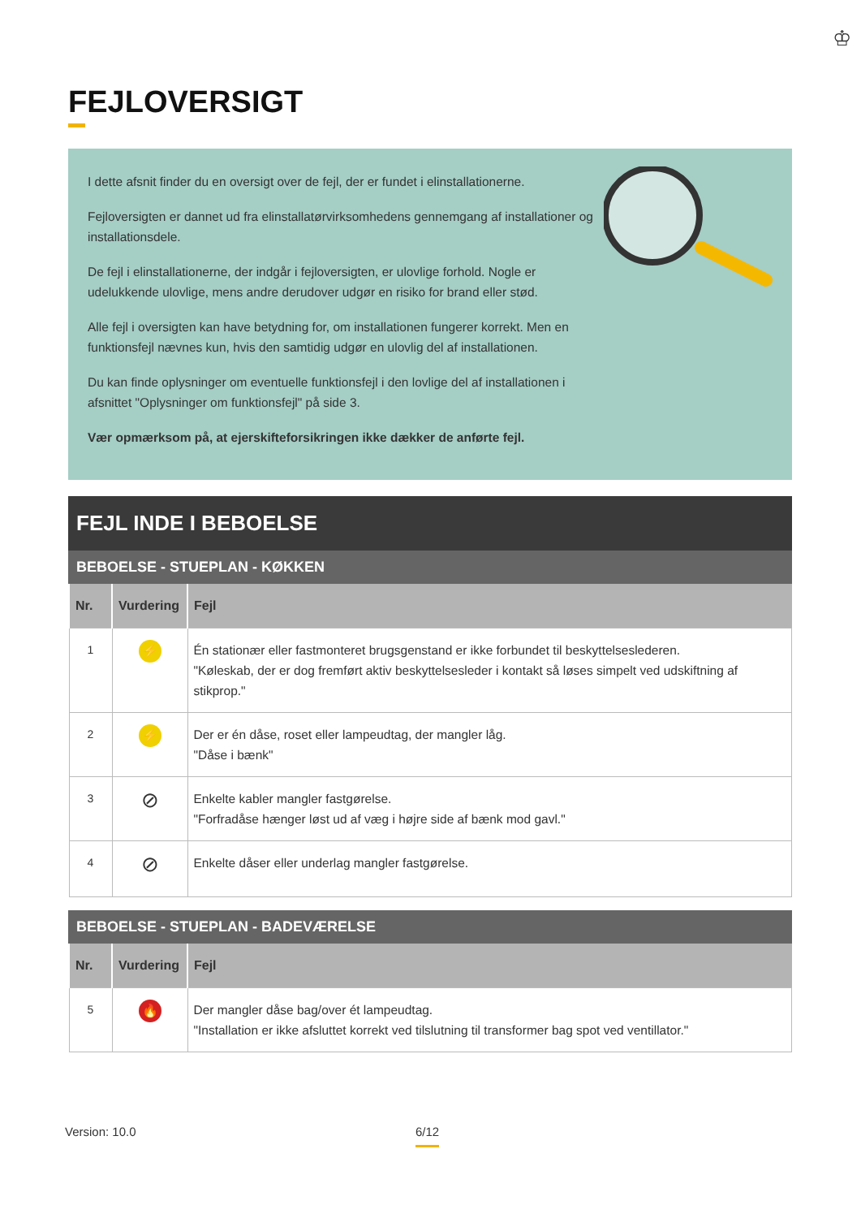♔
FEJLOVERSIGT
I dette afsnit finder du en oversigt over de fejl, der er fundet i elinstallationerne.
Fejloversigten er dannet ud fra elinstallatørvirksomhedens gennemgang af installationer og installationsdele.
De fejl i elinstallationerne, der indgår i fejloversigten, er ulovlige forhold. Nogle er udelukkende ulovlige, mens andre derudover udgør en risiko for brand eller stød.
Alle fejl i oversigten kan have betydning for, om installationen fungerer korrekt. Men en funktionsfejl nævnes kun, hvis den samtidig udgør en ulovlig del af installationen.
Du kan finde oplysninger om eventuelle funktionsfejl i den lovlige del af installationen i afsnittet "Oplysninger om funktionsfejl" på side 3.
Vær opmærksom på, at ejerskifteforsikringen ikke dækker de anførte fejl.
FEJL INDE I BEBOELSE
BEBOELSE - STUEPLAN - KØKKEN
| Nr. | Vurdering | Fejl |
| --- | --- | --- |
| 1 | ⚡ | Én stationær eller fastmonteret brugsgenstand er ikke forbundet til beskyttelseslederen. "Køleskab, der er dog fremført aktiv beskyttelsesleder i kontakt så løses simpelt ved udskiftning af stikprop." |
| 2 | ⚡ | Der er én dåse, roset eller lampeudtag, der mangler låg. "Dåse i bænk" |
| 3 | ⊘ | Enkelte kabler mangler fastgørelse. "Forfradåse hænger løst ud af væg i højre side af bænk mod gavl." |
| 4 | ⊘ | Enkelte dåser eller underlag mangler fastgørelse. |
BEBOELSE - STUEPLAN - BADEVÆRELSE
| Nr. | Vurdering | Fejl |
| --- | --- | --- |
| 5 | 🔥 | Der mangler dåse bag/over ét lampeudtag. "Installation er ikke afsluttet korrekt ved tilslutning til transformer bag spot ved ventillator." |
Version: 10.0 6/12